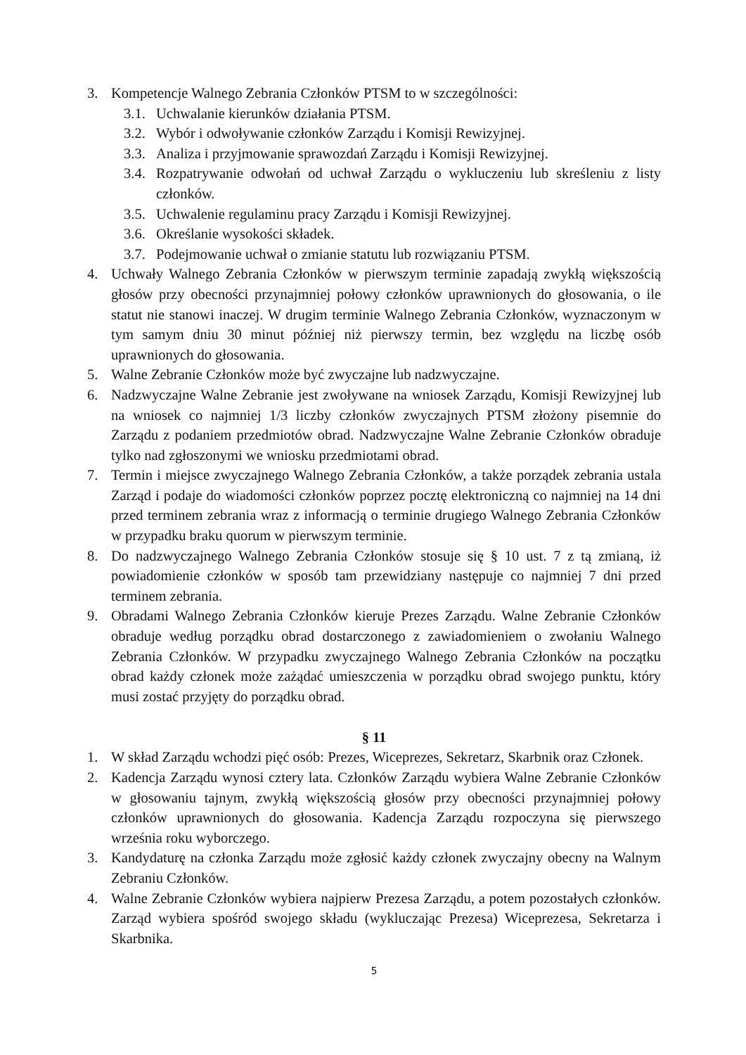3. Kompetencje Walnego Zebrania Członków PTSM to w szczególności:
3.1. Uchwalanie kierunków działania PTSM.
3.2. Wybór i odwoływanie członków Zarządu i Komisji Rewizyjnej.
3.3. Analiza i przyjmowanie sprawozdań Zarządu i Komisji Rewizyjnej.
3.4. Rozpatrywanie odwołań od uchwał Zarządu o wykluczeniu lub skreśleniu z listy członków.
3.5. Uchwalenie regulaminu pracy Zarządu i Komisji Rewizyjnej.
3.6. Określanie wysokości składek.
3.7. Podejmowanie uchwał o zmianie statutu lub rozwiązaniu PTSM.
4. Uchwały Walnego Zebrania Członków w pierwszym terminie zapadają zwykłą większością głosów przy obecności przynajmniej połowy członków uprawnionych do głosowania, o ile statut nie stanowi inaczej. W drugim terminie Walnego Zebrania Członków, wyznaczonym w tym samym dniu 30 minut później niż pierwszy termin, bez względu na liczbę osób uprawnionych do głosowania.
5. Walne Zebranie Członków może być zwyczajne lub nadzwyczajne.
6. Nadzwyczajne Walne Zebranie jest zwoływane na wniosek Zarządu, Komisji Rewizyjnej lub na wniosek co najmniej 1/3 liczby członków zwyczajnych PTSM złożony pisemnie do Zarządu z podaniem przedmiotów obrad. Nadzwyczajne Walne Zebranie Członków obraduje tylko nad zgłoszonymi we wniosku przedmiotami obrad.
7. Termin i miejsce zwyczajnego Walnego Zebrania Członków, a także porządek zebrania ustala Zarząd i podaje do wiadomości członków poprzez pocztę elektroniczną co najmniej na 14 dni przed terminem zebrania wraz z informacją o terminie drugiego Walnego Zebrania Członków w przypadku braku quorum w pierwszym terminie.
8. Do nadzwyczajnego Walnego Zebrania Członków stosuje się § 10 ust. 7 z tą zmianą, iż powiadomienie członków w sposób tam przewidziany następuje co najmniej 7 dni przed terminem zebrania.
9. Obradami Walnego Zebrania Członków kieruje Prezes Zarządu. Walne Zebranie Członków obraduje według porządku obrad dostarczonego z zawiadomieniem o zwołaniu Walnego Zebrania Członków. W przypadku zwyczajnego Walnego Zebrania Członków na początku obrad każdy członek może zażądać umieszczenia w porządku obrad swojego punktu, który musi zostać przyjęty do porządku obrad.
§ 11
1. W skład Zarządu wchodzi pięć osób: Prezes, Wiceprezes, Sekretarz, Skarbnik oraz Członek.
2. Kadencja Zarządu wynosi cztery lata. Członków Zarządu wybiera Walne Zebranie Członków w głosowaniu tajnym, zwykłą większością głosów przy obecności przynajmniej połowy członków uprawnionych do głosowania. Kadencja Zarządu rozpoczyna się pierwszego września roku wyborczego.
3. Kandydaturę na członka Zarządu może zgłosić każdy członek zwyczajny obecny na Walnym Zebraniu Członków.
4. Walne Zebranie Członków wybiera najpierw Prezesa Zarządu, a potem pozostałych członków. Zarząd wybiera spośród swojego składu (wykluczając Prezesa) Wiceprezesa, Sekretarza i Skarbnika.
5